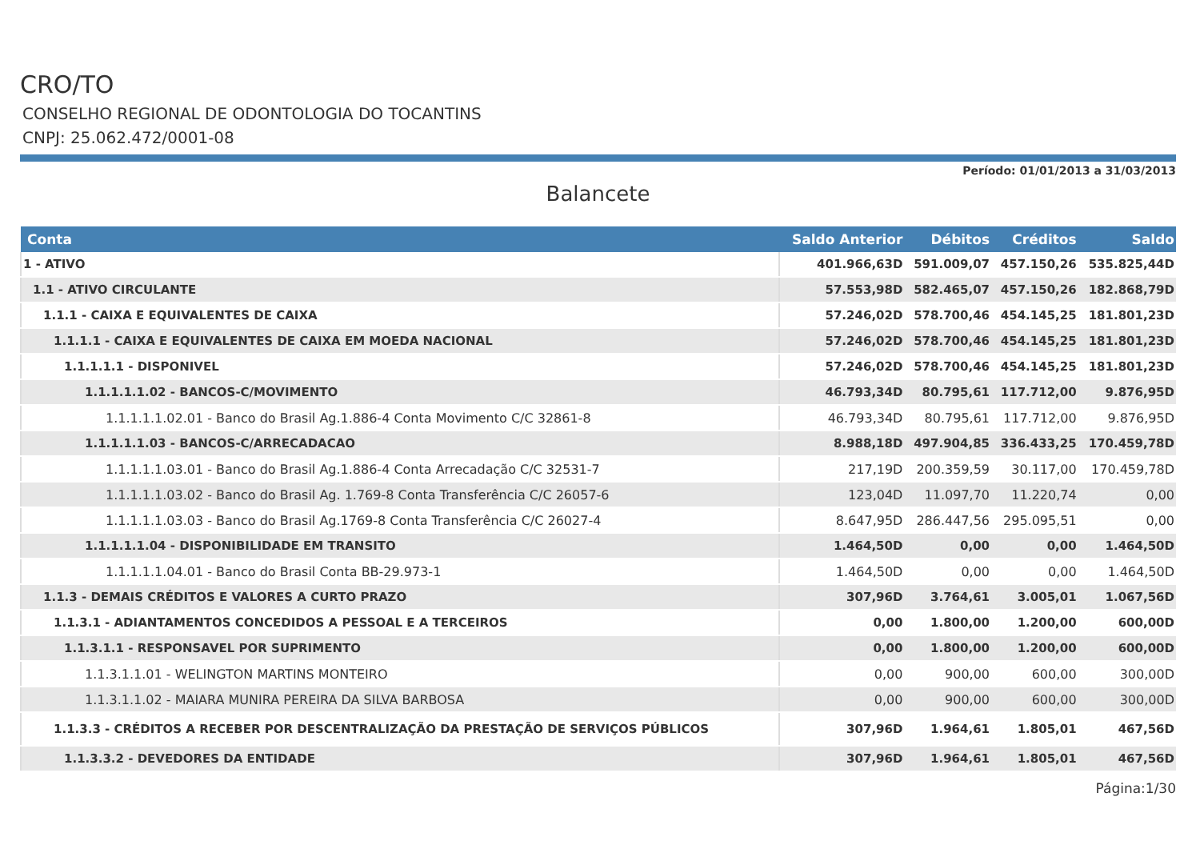CRO/TO
CONSELHO REGIONAL DE ODONTOLOGIA DO TOCANTINS
CNPJ: 25.062.472/0001-08
Período: 01/01/2013 a 31/03/2013
Balancete
| Conta | Saldo Anterior | Débitos | Créditos | Saldo |
| --- | --- | --- | --- | --- |
| 1 - ATIVO | 401.966,63D | 591.009,07 | 457.150,26 | 535.825,44D |
| 1.1 - ATIVO CIRCULANTE | 57.553,98D | 582.465,07 | 457.150,26 | 182.868,79D |
| 1.1.1 - CAIXA E EQUIVALENTES DE CAIXA | 57.246,02D | 578.700,46 | 454.145,25 | 181.801,23D |
| 1.1.1.1 - CAIXA E EQUIVALENTES DE CAIXA EM MOEDA NACIONAL | 57.246,02D | 578.700,46 | 454.145,25 | 181.801,23D |
| 1.1.1.1.1 - DISPONIVEL | 57.246,02D | 578.700,46 | 454.145,25 | 181.801,23D |
| 1.1.1.1.1.02 - BANCOS-C/MOVIMENTO | 46.793,34D | 80.795,61 | 117.712,00 | 9.876,95D |
| 1.1.1.1.1.02.01 - Banco do Brasil Ag.1.886-4 Conta Movimento C/C 32861-8 | 46.793,34D | 80.795,61 | 117.712,00 | 9.876,95D |
| 1.1.1.1.1.03 - BANCOS-C/ARRECADACAO | 8.988,18D | 497.904,85 | 336.433,25 | 170.459,78D |
| 1.1.1.1.1.03.01 - Banco do Brasil Ag.1.886-4 Conta Arrecadação C/C 32531-7 | 217,19D | 200.359,59 | 30.117,00 | 170.459,78D |
| 1.1.1.1.1.03.02 - Banco do Brasil Ag. 1.769-8 Conta Transferência C/C 26057-6 | 123,04D | 11.097,70 | 11.220,74 | 0,00 |
| 1.1.1.1.1.03.03 - Banco do Brasil Ag.1769-8 Conta Transferência C/C 26027-4 | 8.647,95D | 286.447,56 | 295.095,51 | 0,00 |
| 1.1.1.1.1.04 - DISPONIBILIDADE EM TRANSITO | 1.464,50D | 0,00 | 0,00 | 1.464,50D |
| 1.1.1.1.1.04.01 - Banco do Brasil Conta BB-29.973-1 | 1.464,50D | 0,00 | 0,00 | 1.464,50D |
| 1.1.3 - DEMAIS CRÉDITOS E VALORES A CURTO PRAZO | 307,96D | 3.764,61 | 3.005,01 | 1.067,56D |
| 1.1.3.1 - ADIANTAMENTOS CONCEDIDOS A PESSOAL E A TERCEIROS | 0,00 | 1.800,00 | 1.200,00 | 600,00D |
| 1.1.3.1.1 - RESPONSAVEL POR SUPRIMENTO | 0,00 | 1.800,00 | 1.200,00 | 600,00D |
| 1.1.3.1.1.01 - WELINGTON MARTINS MONTEIRO | 0,00 | 900,00 | 600,00 | 300,00D |
| 1.1.3.1.1.02 - MAIARA MUNIRA PEREIRA DA SILVA BARBOSA | 0,00 | 900,00 | 600,00 | 300,00D |
| 1.1.3.3 - CRÉDITOS A RECEBER POR DESCENTRALIZAÇÃO DA PRESTAÇÃO DE SERVIÇOS PÚBLICOS | 307,96D | 1.964,61 | 1.805,01 | 467,56D |
| 1.1.3.3.2 - DEVEDORES DA ENTIDADE | 307,96D | 1.964,61 | 1.805,01 | 467,56D |
Página:1/30